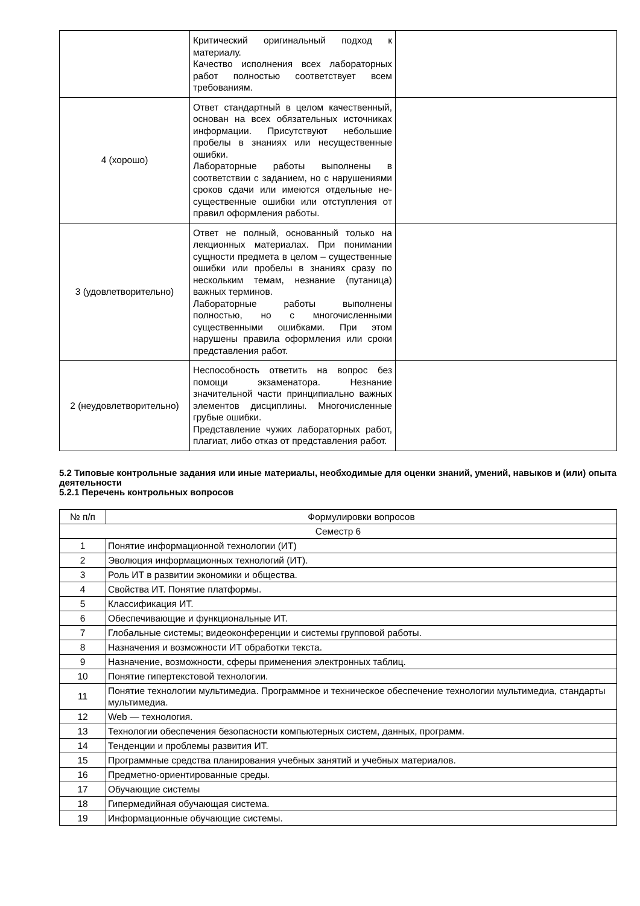| | Критический оригинальный подход к материалу. Качество исполнения всех лабораторных работ полностью соответствует всем требованиям. | |
| 4 (хорошо) | Ответ стандартный в целом качественный, основан на всех обязательных источниках информации. Присутствуют небольшие пробелы в знаниях или несущественные ошибки. Лабораторные работы выполнены в соответствии с заданием, но с нарушениями сроков сдачи или имеются отдельные не-существенные ошибки или отступления от правил оформления работы. | |
| 3 (удовлетворительно) | Ответ не полный, основанный только на лекционных материалах. При понимании сущности предмета в целом – существенные ошибки или пробелы в знаниях сразу по нескольким темам, незнание (путаница) важных терминов. Лабораторные работы выполнены полностью, но с многочисленными существенными ошибками. При этом нарушены правила оформления или сроки представления работ. | |
| 2 (неудовлетворительно) | Неспособность ответить на вопрос без помощи экзаменатора. Незнание значительной части принципиально важных элементов дисциплины. Многочисленные грубые ошибки. Представление чужих лабораторных работ, плагиат, либо отказ от представления работ. | |
5.2 Типовые контрольные задания или иные материалы, необходимые для оценки знаний, умений, навыков и (или) опыта деятельности
5.2.1 Перечень контрольных вопросов
| № п/п | Формулировки вопросов |
| --- | --- |
| Семестр 6 | |
| 1 | Понятие информационной технологии (ИТ) |
| 2 | Эволюция информационных технологий (ИТ). |
| 3 | Роль ИТ в развитии экономики и общества. |
| 4 | Свойства ИТ. Понятие платформы. |
| 5 | Классификация ИТ. |
| 6 | Обеспечивающие и функциональные ИТ. |
| 7 | Глобальные системы; видеоконференции и системы групповой работы. |
| 8 | Назначения и возможности ИТ обработки текста. |
| 9 | Назначение, возможности, сферы применения электронных таблиц. |
| 10 | Понятие гипертекстовой технологии. |
| 11 | Понятие технологии мультимедиа. Программное и техническое обеспечение технологии мультимедиа, стандарты мультимедиа. |
| 12 | Web — технология. |
| 13 | Технологии обеспечения безопасности компьютерных систем, данных, программ. |
| 14 | Тенденции и проблемы развития ИТ. |
| 15 | Программные средства планирования учебных занятий и учебных материалов. |
| 16 | Предметно-ориентированные среды. |
| 17 | Обучающие системы |
| 18 | Гипермедийная обучающая система. |
| 19 | Информационные обучающие системы. |